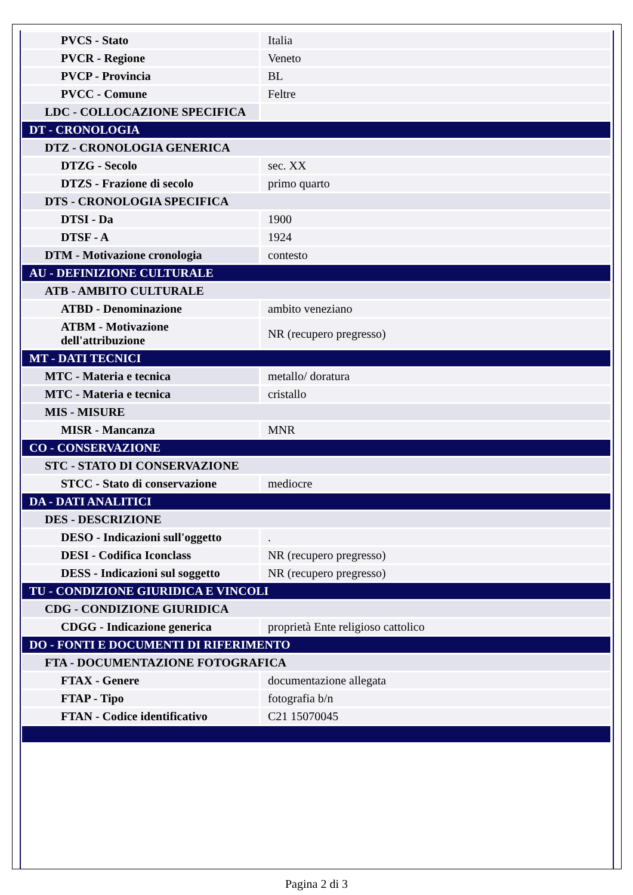| PVCS - Stato | Italia |
| PVCR - Regione | Veneto |
| PVCP - Provincia | BL |
| PVCC - Comune | Feltre |
| LDC - COLLOCAZIONE SPECIFICA | |
| DT - CRONOLOGIA | |
| DTZ - CRONOLOGIA GENERICA | |
| DTZG - Secolo | sec. XX |
| DTZS - Frazione di secolo | primo quarto |
| DTS - CRONOLOGIA SPECIFICA | |
| DTSI - Da | 1900 |
| DTSF - A | 1924 |
| DTM - Motivazione cronologia | contesto |
| AU - DEFINIZIONE CULTURALE | |
| ATB - AMBITO CULTURALE | |
| ATBD - Denominazione | ambito veneziano |
| ATBM - Motivazione dell'attribuzione | NR (recupero pregresso) |
| MT - DATI TECNICI | |
| MTC - Materia e tecnica | metallo/ doratura |
| MTC - Materia e tecnica | cristallo |
| MIS - MISURE | |
| MISR - Mancanza | MNR |
| CO - CONSERVAZIONE | |
| STC - STATO DI CONSERVAZIONE | |
| STCC - Stato di conservazione | mediocre |
| DA - DATI ANALITICI | |
| DES - DESCRIZIONE | |
| DESO - Indicazioni sull'oggetto | . |
| DESI - Codifica Iconclass | NR (recupero pregresso) |
| DESS - Indicazioni sul soggetto | NR (recupero pregresso) |
| TU - CONDIZIONE GIURIDICA E VINCOLI | |
| CDG - CONDIZIONE GIURIDICA | |
| CDGG - Indicazione generica | proprietà Ente religioso cattolico |
| DO - FONTI E DOCUMENTI DI RIFERIMENTO | |
| FTA - DOCUMENTAZIONE FOTOGRAFICA | |
| FTAX - Genere | documentazione allegata |
| FTAP - Tipo | fotografia b/n |
| FTAN - Codice identificativo | C21 15070045 |
Pagina 2 di 3